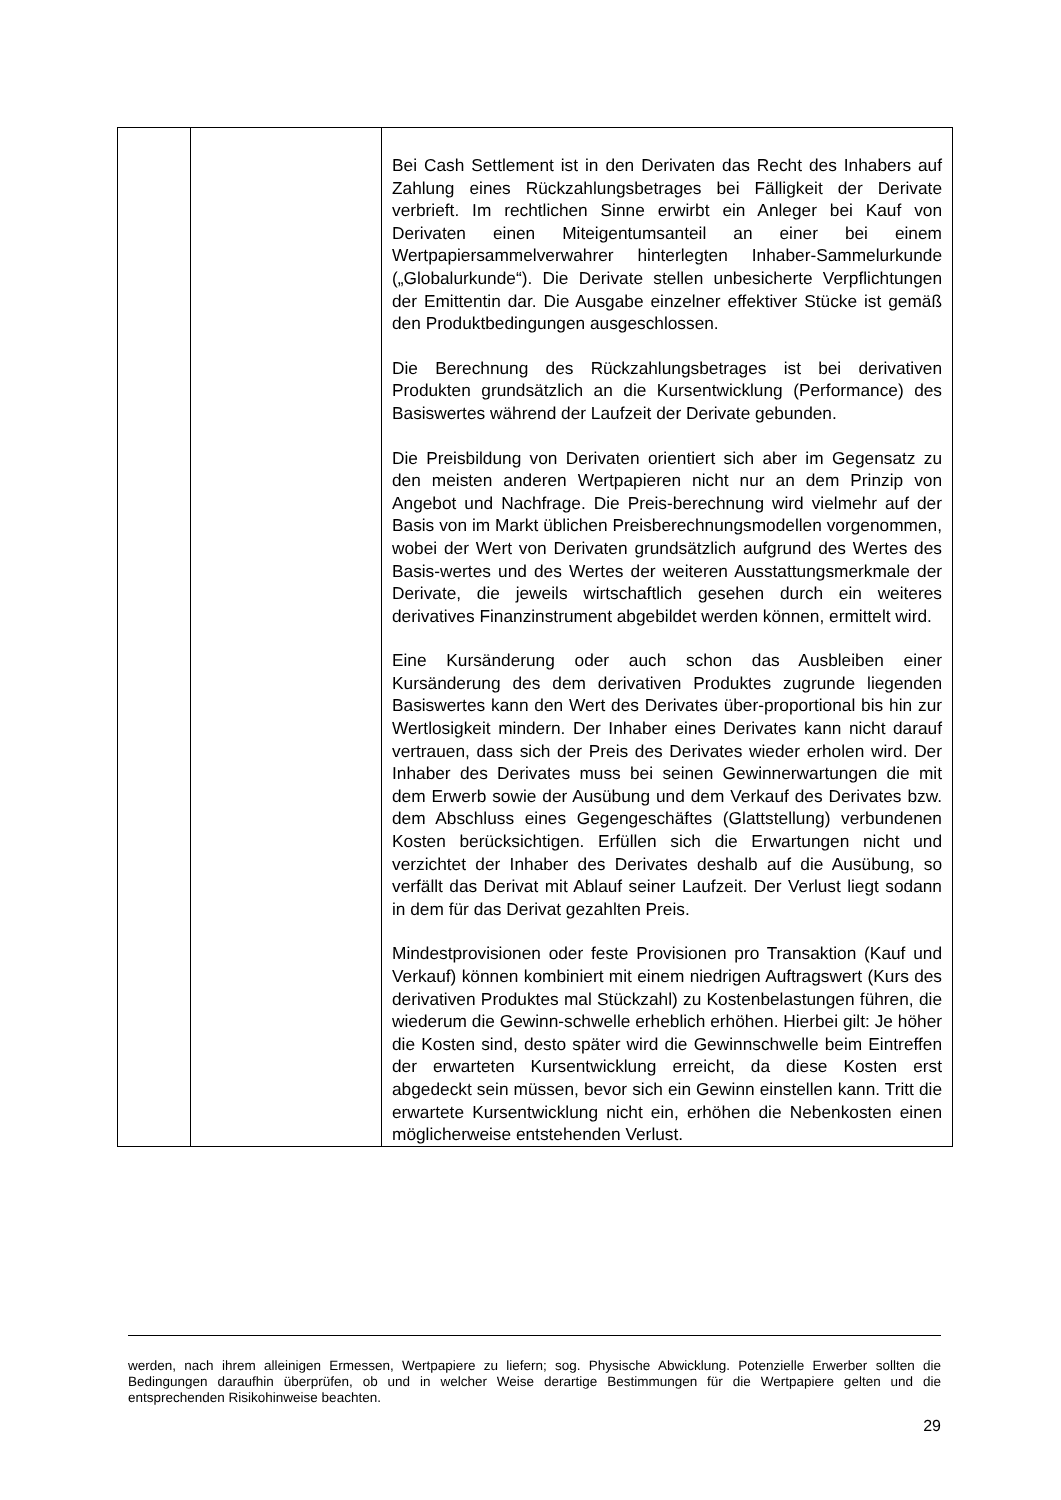| | | Bei Cash Settlement ist in den Derivaten das Recht des Inhabers auf Zahlung eines Rückzahlungsbetrages bei Fälligkeit der Derivate verbrieft. Im rechtlichen Sinne erwirbt ein Anleger bei Kauf von Derivaten einen Miteigentumsanteil an einer bei einem Wertpapiersammelverwahrer hinterlegten Inhaber-Sammelurkunde („Globalurkunde“). Die Derivate stellen unbesicherte Verpflichtungen der Emittentin dar. Die Ausgabe einzelner effektiver Stücke ist gemäß den Produktbedingungen ausgeschlossen. Die Berechnung des Rückzahlungsbetrages ist bei derivativen Produkten grundsätzlich an die Kursentwicklung (Performance) des Basiswertes während der Laufzeit der Derivate gebunden. Die Preisbildung von Derivaten orientiert sich aber im Gegensatz zu den meisten anderen Wertpapieren nicht nur an dem Prinzip von Angebot und Nachfrage. Die Preis-berechnung wird vielmehr auf der Basis von im Markt üblichen Preisberechnungsmodellen vorgenommen, wobei der Wert von Derivaten grundsätzlich aufgrund des Wertes des Basis-wertes und des Wertes der weiteren Ausstattungsmerkmale der Derivate, die jeweils wirtschaftlich gesehen durch ein weiteres derivatives Finanzinstrument abgebildet werden können, ermittelt wird. Eine Kursänderung oder auch schon das Ausbleiben einer Kursänderung des dem derivativen Produktes zugrunde liegenden Basiswertes kann den Wert des Derivates über-proportional bis hin zur Wertlosigkeit mindern. Der Inhaber eines Derivates kann nicht darauf vertrauen, dass sich der Preis des Derivates wieder erholen wird. Der Inhaber des Derivates muss bei seinen Gewinnerwartungen die mit dem Erwerb sowie der Ausübung und dem Verkauf des Derivates bzw. dem Abschluss eines Gegengeschäftes (Glattstellung) verbundenen Kosten berücksichtigen. Erfüllen sich die Erwartungen nicht und verzichtet der Inhaber des Derivates deshalb auf die Ausübung, so verfällt das Derivat mit Ablauf seiner Laufzeit. Der Verlust liegt sodann in dem für das Derivat gezahlten Preis. Mindestprovisionen oder feste Provisionen pro Transaktion (Kauf und Verkauf) können kombiniert mit einem niedrigen Auftragswert (Kurs des derivativen Produktes mal Stückzahl) zu Kostenbelastungen führen, die wiederum die Gewinn-schwelle erheblich erhöhen. Hierbei gilt: Je höher die Kosten sind, desto später wird die Gewinnschwelle beim Eintreffen der erwarteten Kursentwicklung erreicht, da diese Kosten erst abgedeckt sein müssen, bevor sich ein Gewinn einstellen kann. Tritt die erwartete Kursentwicklung nicht ein, erhöhen die Nebenkosten einen möglicherweise entstehenden Verlust. |
werden, nach ihrem alleinigen Ermessen, Wertpapiere zu liefern; sog. Physische Abwicklung. Potenzielle Erwerber sollten die Bedingungen daraufhin überprüfen, ob und in welcher Weise derartige Bestimmungen für die Wertpapiere gelten und die entsprechenden Risikohinweise beachten.
29